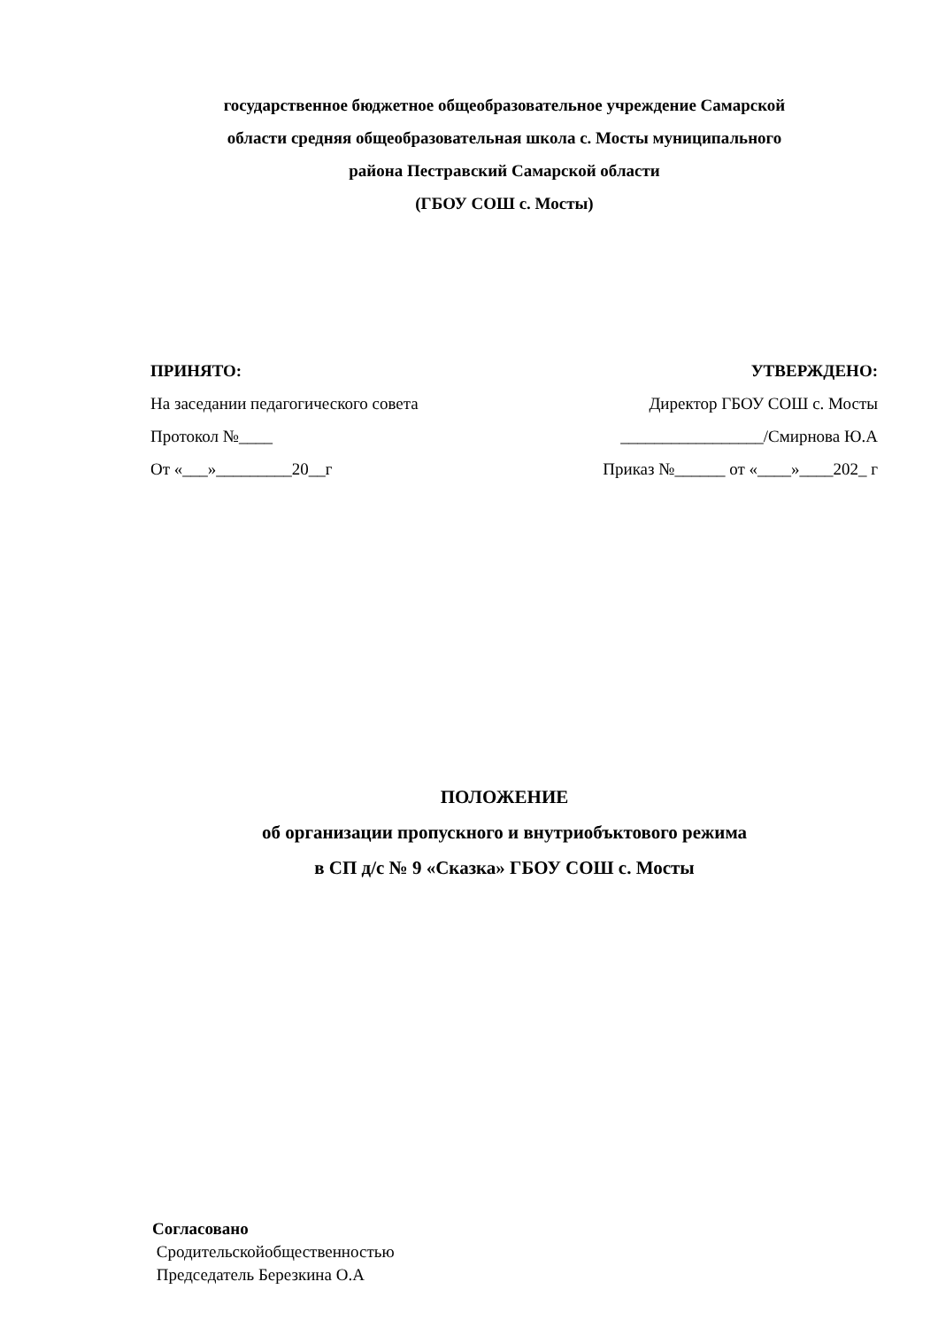государственное бюджетное общеобразовательное учреждение Самарской
области средняя общеобразовательная школа с. Мосты муниципального
района Пестравский Самарской области
(ГБОУ СОШ с. Мосты)
ПРИНЯТО:
На заседании педагогического совета
Протокол №____
От «___»_________20__г
УТВЕРЖДЕНО:
Директор ГБОУ СОШ с. Мосты
_________________/Смирнова Ю.А
Приказ №______ от «____»____202_ г
ПОЛОЖЕНИЕ
об организации пропускного и внутриобъктового режима
в СП д/с № 9 «Сказка» ГБОУ СОШ с. Мосты
Согласовано
Сродительскойобщественностью
Председатель Березкина О.А